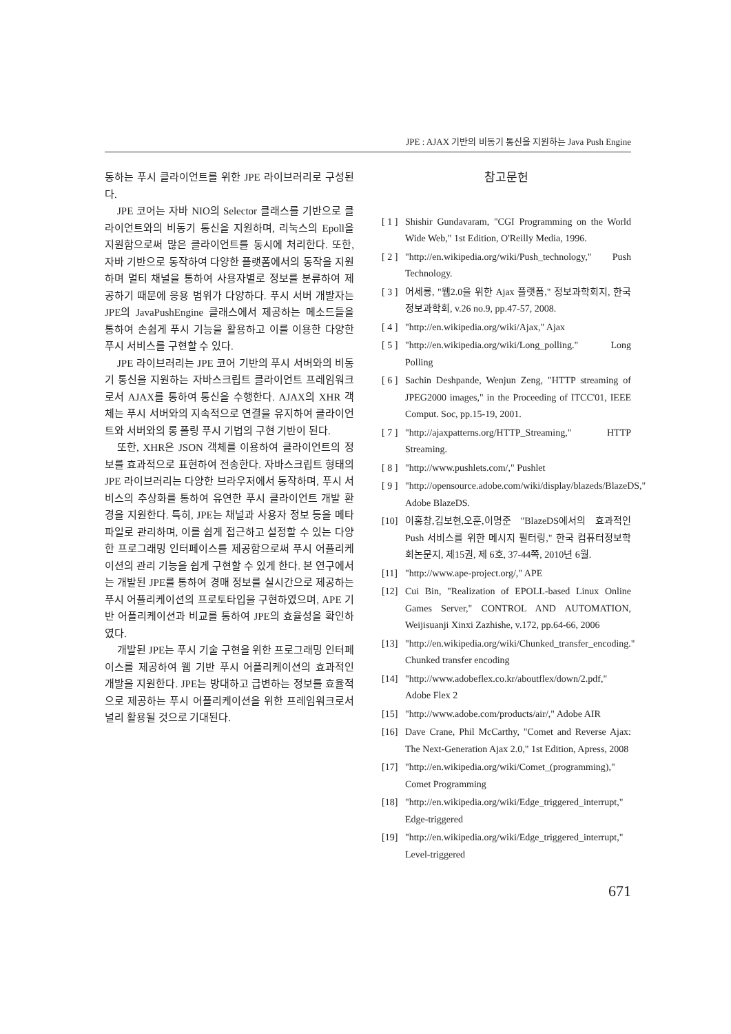JPE : AJAX 기반의 비동기 통신을 지원하는 Java Push Engine
동하는 푸시 클라이언트를 위한 JPE 라이브러리로 구성된다.
JPE 코어는 자바 NIO의 Selector 클래스를 기반으로 클라이언트와의 비동기 통신을 지원하며, 리눅스의 Epoll을 지원함으로써 많은 클라이언트를 동시에 처리한다. 또한, 자바 기반으로 동작하여 다양한 플랫폼에서의 동작을 지원하며 멀티 채널을 통하여 사용자별로 정보를 분류하여 제공하기 때문에 응용 범위가 다양하다. 푸시 서버 개발자는 JPE의 JavaPushEngine 클래스에서 제공하는 메소드들을 통하여 손쉽게 푸시 기능을 활용하고 이를 이용한 다양한 푸시 서비스를 구현할 수 있다.
JPE 라이브러리는 JPE 코어 기반의 푸시 서버와의 비동기 통신을 지원하는 자바스크립트 클라이언트 프레임워크로서 AJAX를 통하여 통신을 수행한다. AJAX의 XHR 객체는 푸시 서버와의 지속적으로 연결을 유지하여 클라이언트와 서버와의 롱 폴링 푸시 기법의 구현 기반이 된다.
또한, XHR은 JSON 객체를 이용하여 클라이언트의 정보를 효과적으로 표현하여 전송한다. 자바스크립트 형태의 JPE 라이브러리는 다양한 브라우저에서 동작하며, 푸시 서비스의 추상화를 통하여 유연한 푸시 클라이언트 개발 환경을 지원한다. 특히, JPE는 채널과 사용자 정보 등을 메타 파일로 관리하며, 이를 쉽게 접근하고 설정할 수 있는 다양한 프로그래밍 인터페이스를 제공함으로써 푸시 어플리케이션의 관리 기능을 쉽게 구현할 수 있게 한다. 본 연구에서는 개발된 JPE를 통하여 경매 정보를 실시간으로 제공하는 푸시 어플리케이션의 프로토타입을 구현하였으며, APE 기반 어플리케이션과 비교를 통하여 JPE의 효율성을 확인하였다.
개발된 JPE는 푸시 기술 구현을 위한 프로그래밍 인터페이스를 제공하여 웹 기반 푸시 어플리케이션의 효과적인 개발을 지원한다. JPE는 방대하고 급변하는 정보를 효율적으로 제공하는 푸시 어플리케이션을 위한 프레임워크로서 널리 활용될 것으로 기대된다.
참고문헌
[ 1 ] Shishir Gundavaram, "CGI Programming on the World Wide Web," 1st Edition, O'Reilly Media, 1996.
[ 2 ] "http://en.wikipedia.org/wiki/Push_technology," Push Technology.
[ 3 ] 어세룡, "웹2.0을 위한 Ajax 플랫폼," 정보과학회지, 한국정보과학회, v.26 no.9, pp.47-57, 2008.
[ 4 ] "http://en.wikipedia.org/wiki/Ajax," Ajax
[ 5 ] "http://en.wikipedia.org/wiki/Long_polling." Long Polling
[ 6 ] Sachin Deshpande, Wenjun Zeng, "HTTP streaming of JPEG2000 images," in the Proceeding of ITCC'01, IEEE Comput. Soc, pp.15-19, 2001.
[ 7 ] "http://ajaxpatterns.org/HTTP_Streaming," HTTP Streaming.
[ 8 ] "http://www.pushlets.com/," Pushlet
[ 9 ] "http://opensource.adobe.com/wiki/display/blazeds/BlazeDS," Adobe BlazeDS.
[10] 이홍창,김보현,오훈,이명준 "BlazeDS에서의 효과적인 Push 서비스를 위한 메시지 필터링," 한국 컴퓨터정보학회논문지, 제15권, 제 6호, 37-44쪽, 2010년 6월.
[11] "http://www.ape-project.org/," APE
[12] Cui Bin, "Realization of EPOLL-based Linux Online Games Server," CONTROL AND AUTOMATION, Weijisuanji Xinxi Zazhishe, v.172, pp.64-66, 2006
[13] "http://en.wikipedia.org/wiki/Chunked_transfer_encoding." Chunked transfer encoding
[14] "http://www.adobeflex.co.kr/aboutflex/down/2.pdf," Adobe Flex 2
[15] "http://www.adobe.com/products/air/," Adobe AIR
[16] Dave Crane, Phil McCarthy, "Comet and Reverse Ajax: The Next-Generation Ajax 2.0," 1st Edition, Apress, 2008
[17] "http://en.wikipedia.org/wiki/Comet_(programming)," Comet Programming
[18] "http://en.wikipedia.org/wiki/Edge_triggered_interrupt," Edge-triggered
[19] "http://en.wikipedia.org/wiki/Edge_triggered_interrupt," Level-triggered
671